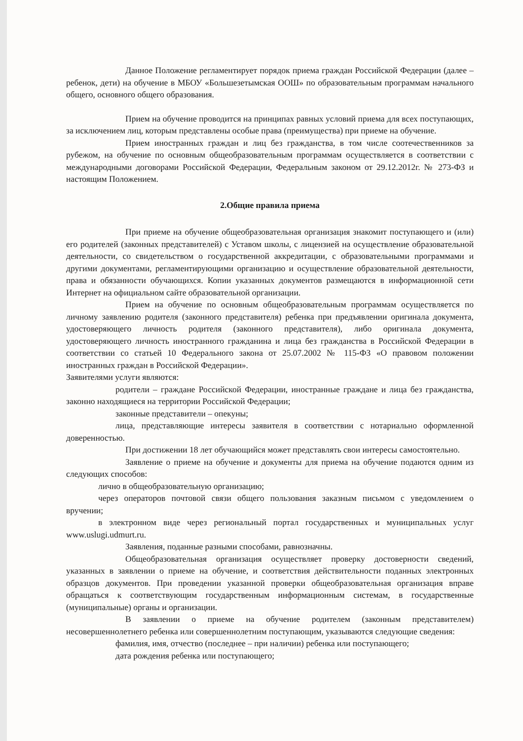Данное Положение регламентирует порядок приема граждан Российской Федерации (далее – ребенок, дети) на обучение в МБОУ «Большезетымская ООШ» по образовательным программам начального общего, основного общего образования.
Прием на обучение проводится на принципах равных условий приема для всех поступающих, за исключением лиц, которым представлены особые права (преимущества) при приеме на обучение.
Прием иностранных граждан и лиц без гражданства, в том числе соотечественников за рубежом, на обучение по основным общеобразовательным программам осуществляется в соответствии с международными договорами Российской Федерации, Федеральным законом от 29.12.2012г. № 273-ФЗ и настоящим Положением.
2.Общие правила приема
При приеме на обучение общеобразовательная организация знакомит поступающего и (или) его родителей (законных представителей) с Уставом школы, с лицензией на осуществление образовательной деятельности, со свидетельством о государственной аккредитации, с образовательными программами и другими документами, регламентирующими организацию и осуществление образовательной деятельности, права и обязанности обучающихся. Копии указанных документов размещаются в информационной сети Интернет на официальном сайте образовательной организации.
Прием на обучение по основным общеобразовательным программам осуществляется по личному заявлению родителя (законного представителя) ребенка при предъявлении оригинала документа, удостоверяющего личность родителя (законного представителя), либо оригинала документа, удостоверяющего личность иностранного гражданина и лица без гражданства в Российской Федерации в соответствии со статьей 10 Федерального закона от 25.07.2002 № 115-ФЗ «О правовом положении иностранных граждан в Российской Федерации».
Заявителями услуги являются:
родители – граждане Российской Федерации, иностранные граждане и лица без гражданства, законно находящиеся на территории Российской Федерации;
законные представители – опекуны;
лица, представляющие интересы заявителя в соответствии с нотариально оформленной доверенностью.
При достижении 18 лет обучающийся может представлять свои интересы самостоятельно.
Заявление о приеме на обучение и документы для приема на обучение подаются одним из следующих способов:
лично в общеобразовательную организацию;
через операторов почтовой связи общего пользования заказным письмом с уведомлением о вручении;
в электронном виде через региональный портал государственных и муниципальных услуг www.uslugi.udmurt.ru.
Заявления, поданные разными способами, равнозначны.
Общеобразовательная организация осуществляет проверку достоверности сведений, указанных в заявлении о приеме на обучение, и соответствия действительности поданных электронных образцов документов. При проведении указанной проверки общеобразовательная организация вправе обращаться к соответствующим государственным информационным системам, в государственные (муниципальные) органы и организации.
В заявлении о приеме на обучение родителем (законным представителем) несовершеннолетнего ребенка или совершеннолетним поступающим, указываются следующие сведения:
фамилия, имя, отчество (последнее – при наличии) ребенка или поступающего;
дата рождения ребенка или поступающего;